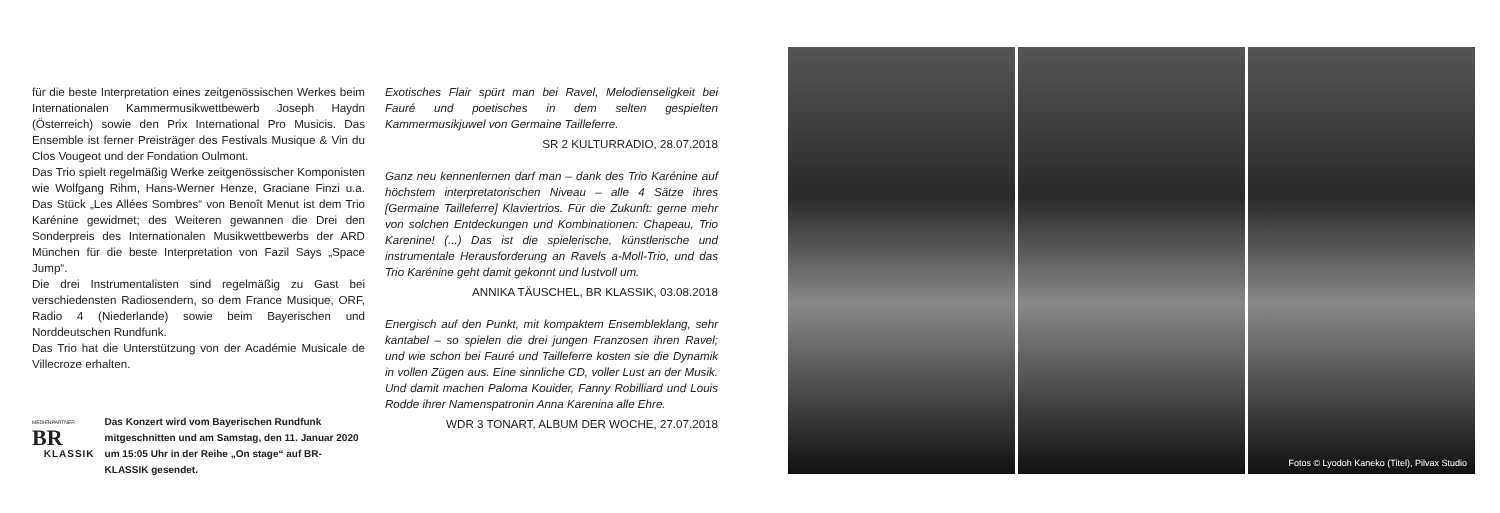für die beste Interpretation eines zeitgenössischen Werkes beim Internationalen Kammermusikwettbewerb Joseph Haydn (Österreich) sowie den Prix International Pro Musicis. Das Ensemble ist ferner Preisträger des Festivals Musique & Vin du Clos Vougeot und der Fondation Oulmont.
Das Trio spielt regelmäßig Werke zeitgenössischer Komponisten wie Wolfgang Rihm, Hans-Werner Henze, Graciane Finzi u.a. Das Stück „Les Allées Sombres“ von Benoît Menut ist dem Trio Karénine gewidmet; des Weiteren gewannen die Drei den Sonderpreis des Internationalen Musikwettbewerbs der ARD München für die beste Interpretation von Fazil Says „Space Jump“.
Die drei Instrumentalisten sind regelmäßig zu Gast bei verschiedensten Radiosendern, so dem France Musique, ORF, Radio 4 (Niederlande) sowie beim Bayerischen und Norddeutschen Rundfunk.
Das Trio hat die Unterstützung von der Académie Musicale de Villecroze erhalten.
MEDIENPARTNER
BR
KLASSIK
Das Konzert wird vom Bayerischen Rundfunk mitgeschnitten und am Samstag, den 11. Januar 2020 um 15:05 Uhr in der Reihe „On stage“ auf BR-KLASSIK gesendet.
Exotisches Flair spürt man bei Ravel, Melodienseligkeit bei Fauré und poetisches in dem selten gespielten Kammermusikjuwel von Germaine Tailleferre.
SR 2 KULTURRADIO, 28.07.2018
Ganz neu kennenlernen darf man – dank des Trio Karénine auf höchstem interpretatorischen Niveau – alle 4 Sätze ihres [Germaine Tailleferre] Klaviertrios. Für die Zukunft: gerne mehr von solchen Entdeckungen und Kombinationen: Chapeau, Trio Karenine! (...) Das ist die spielerische, künstlerische und instrumentale Herausforderung an Ravels a-Moll-Trio, und das Trio Karénine geht damit gekonnt und lustvoll um.
ANNIKA TÄUSCHEL, BR KLASSIK, 03.08.2018
Energisch auf den Punkt, mit kompaktem Ensembleklang, sehr kantabel – so spielen die drei jungen Franzosen ihren Ravel; und wie schon bei Fauré und Tailleferre kosten sie die Dynamik in vollen Zügen aus. Eine sinnliche CD, voller Lust an der Musik. Und damit machen Paloma Kouider, Fanny Robilliard und Louis Rodde ihrer Namenspatronin Anna Karenina alle Ehre.
WDR 3 TONART, ALBUM DER WOCHE, 27.07.2018
Fotos © Lyodoh Kaneko (Titel), Pilvax Studio